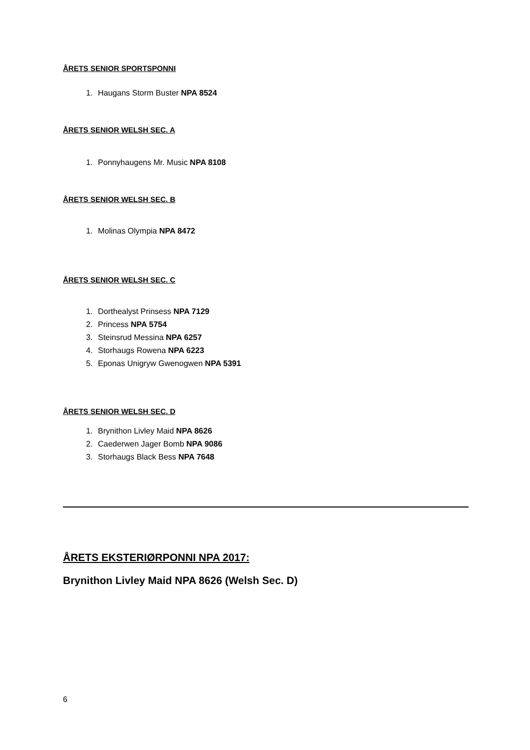ÅRETS SENIOR SPORTSPONNI
1. Haugans Storm Buster NPA 8524
ÅRETS SENIOR WELSH SEC. A
1. Ponnyhaugens Mr. Music NPA 8108
ÅRETS SENIOR WELSH SEC. B
1. Molinas Olympia NPA 8472
ÅRETS SENIOR WELSH SEC. C
1. Dorthealyst Prinsess NPA 7129
2. Princess NPA 5754
3. Steinsrud Messina NPA 6257
4. Storhaugs Rowena NPA 6223
5. Eponas Unigryw Gwenogwen NPA 5391
ÅRETS SENIOR WELSH SEC. D
1. Brynithon Livley Maid NPA 8626
2. Caederwen Jager Bomb NPA 9086
3. Storhaugs Black Bess NPA 7648
ÅRETS EKSTERIØRPONNI NPA 2017:
Brynithon Livley Maid NPA 8626 (Welsh Sec. D)
6